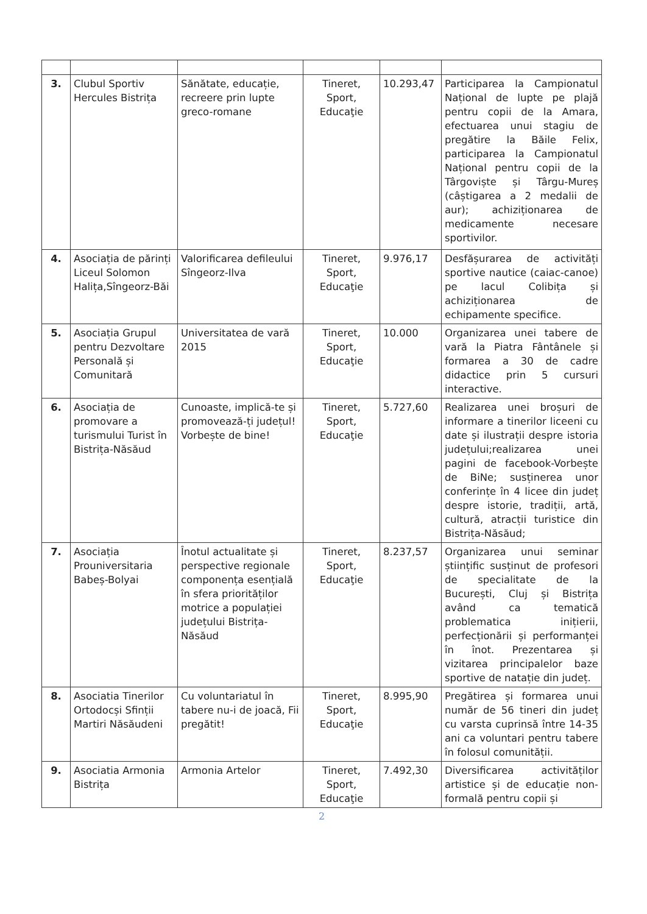| 3. | Clubul Sportiv Hercules Bistrița | Sănătate, educație, recreere prin lupte greco-romane | Tineret, Sport, Educaţie | 10.293,47 | Participarea la Campionatul Național de lupte pe plajă pentru copii de la Amara, efectuarea unui stagiu de pregătire la Băile Felix, participarea la Campionatul Național pentru copii de la Târgoviște și Târgu-Mureș (câștigarea a 2 medalii de aur); achiziționarea de medicamente necesare sportivilor. |
| 4. | Asociația de părinți Liceul Solomon Halița,Sîngeorz-Băi | Valorificarea defileului Sîngeorz-Ilva | Tineret, Sport, Educaţie | 9.976,17 | Desfășurarea de activități sportive nautice (caiac-canoe) pe lacul Colibița și achiziționarea de echipamente specifice. |
| 5. | Asociația Grupul pentru Dezvoltare Personală și Comunitară | Universitatea de vară 2015 | Tineret, Sport, Educaţie | 10.000 | Organizarea unei tabere de vară la Piatra Fântânele și formarea a 30 de cadre didactice prin 5 cursuri interactive. |
| 6. | Asociația de promovare a turismului Turist în Bistrița-Năsăud | Cunoaste, implică-te și promovează-ți județul! Vorbește de bine! | Tineret, Sport, Educaţie | 5.727,60 | Realizarea unei broșuri de informare a tinerilor liceeni cu date și ilustrații despre istoria județului;realizarea unei pagini de facebook-Vorbește de BiNe; susținerea unor conferințe în 4 licee din județ despre istorie, tradiții, artă, cultură, atracții turistice din Bistrița-Năsăud; |
| 7. | Asociația Prouniversitaria Babeș-Bolyai | Înotul actualitate și perspective regionale componența esențială în sfera priorităților motrice a populației județului Bistrița-Năsăud | Tineret, Sport, Educaţie | 8.237,57 | Organizarea unui seminar științific susținut de profesori de specialitate de la București, Cluj și Bistrița având ca tematică problematica inițierii, perfecționării și performanței în înot. Prezentarea și vizitarea principalelor baze sportive de natație din județ. |
| 8. | Asociatia Tinerilor Ortodocși Sfinții Martiri Năsăudeni | Cu voluntariatul în tabere nu-i de joacă, Fii pregătit! | Tineret, Sport, Educaţie | 8.995,90 | Pregătirea și formarea unui număr de 56 tineri din județ cu varsta cuprinsă între 14-35 ani ca voluntari pentru tabere în folosul comunității. |
| 9. | Asociatia Armonia Bistrița | Armonia Artelor | Tineret, Sport, Educaţie | 7.492,30 | Diversificarea activităților artistice și de educație non-formală pentru copii și |
2